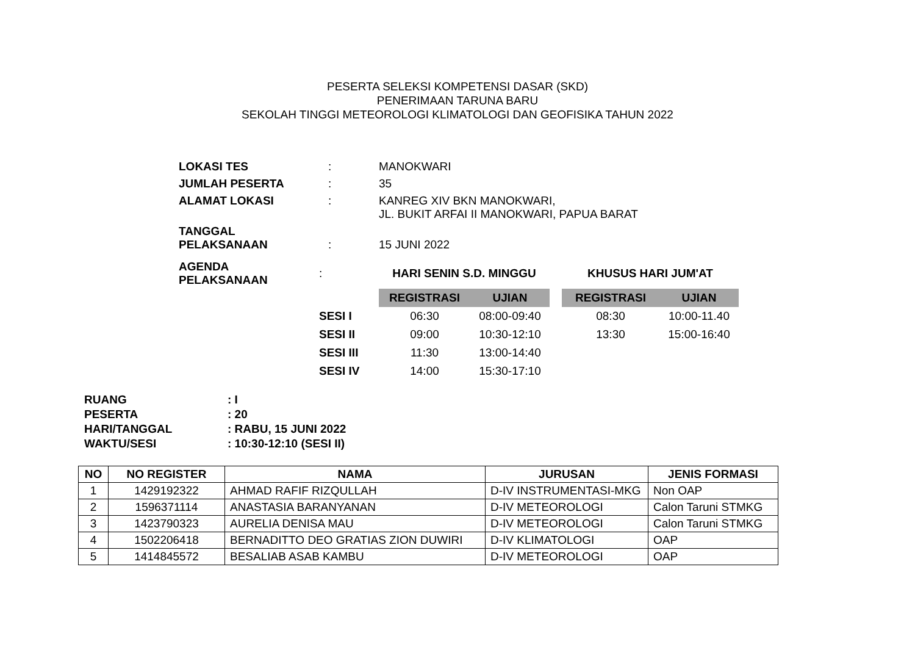PESERTA SELEKSI KOMPETENSI DASAR (SKD)
PENERIMAAN TARUNA BARU
SEKOLAH TINGGI METEOROLOGI KLIMATOLOGI DAN GEOFISIKA TAHUN 2022
| LOKASI TES | : | MANOKWARI |
| JUMLAH PESERTA | : | 35 |
| ALAMAT LOKASI | : | KANREG XIV BKN MANOKWARI, JL. BUKIT ARFAI II MANOKWARI, PAPUA BARAT |
| TANGGAL PELAKSANAAN | : | 15 JUNI 2022 |
| AGENDA PELAKSANAAN | : | HARI SENIN S.D. MINGGU | | | KHUSUS HARI JUM'AT | |
| | | REGISTRASI | UJIAN | | REGISTRASI | UJIAN |
| | SESI I | 06:30 | 08:00-09:40 | | 08:30 | 10:00-11.40 |
| | SESI II | 09:00 | 10:30-12:10 | | 13:30 | 15:00-16:40 |
| | SESI III | 11:30 | 13:00-14:40 | | | |
| | SESI IV | 14:00 | 15:30-17:10 | | | |
| RUANG | : I |
| PESERTA | : 20 |
| HARI/TANGGAL | : RABU, 15 JUNI 2022 |
| WAKTU/SESI | : 10:30-12:10 (SESI II) |
| NO | NO REGISTER | NAMA | JURUSAN | JENIS FORMASI |
| --- | --- | --- | --- | --- |
| 1 | 1429192322 | AHMAD RAFIF RIZQULLAH | D-IV INSTRUMENTASI-MKG | Non OAP |
| 2 | 1596371114 | ANASTASIA BARANYANAN | D-IV METEOROLOGI | Calon Taruni STMKG |
| 3 | 1423790323 | AURELIA DENISA MAU | D-IV METEOROLOGI | Calon Taruni STMKG |
| 4 | 1502206418 | BERNADITTO DEO GRATIAS ZION DUWIRI | D-IV KLIMATOLOGI | OAP |
| 5 | 1414845572 | BESALIAB ASAB KAMBU | D-IV METEOROLOGI | OAP |